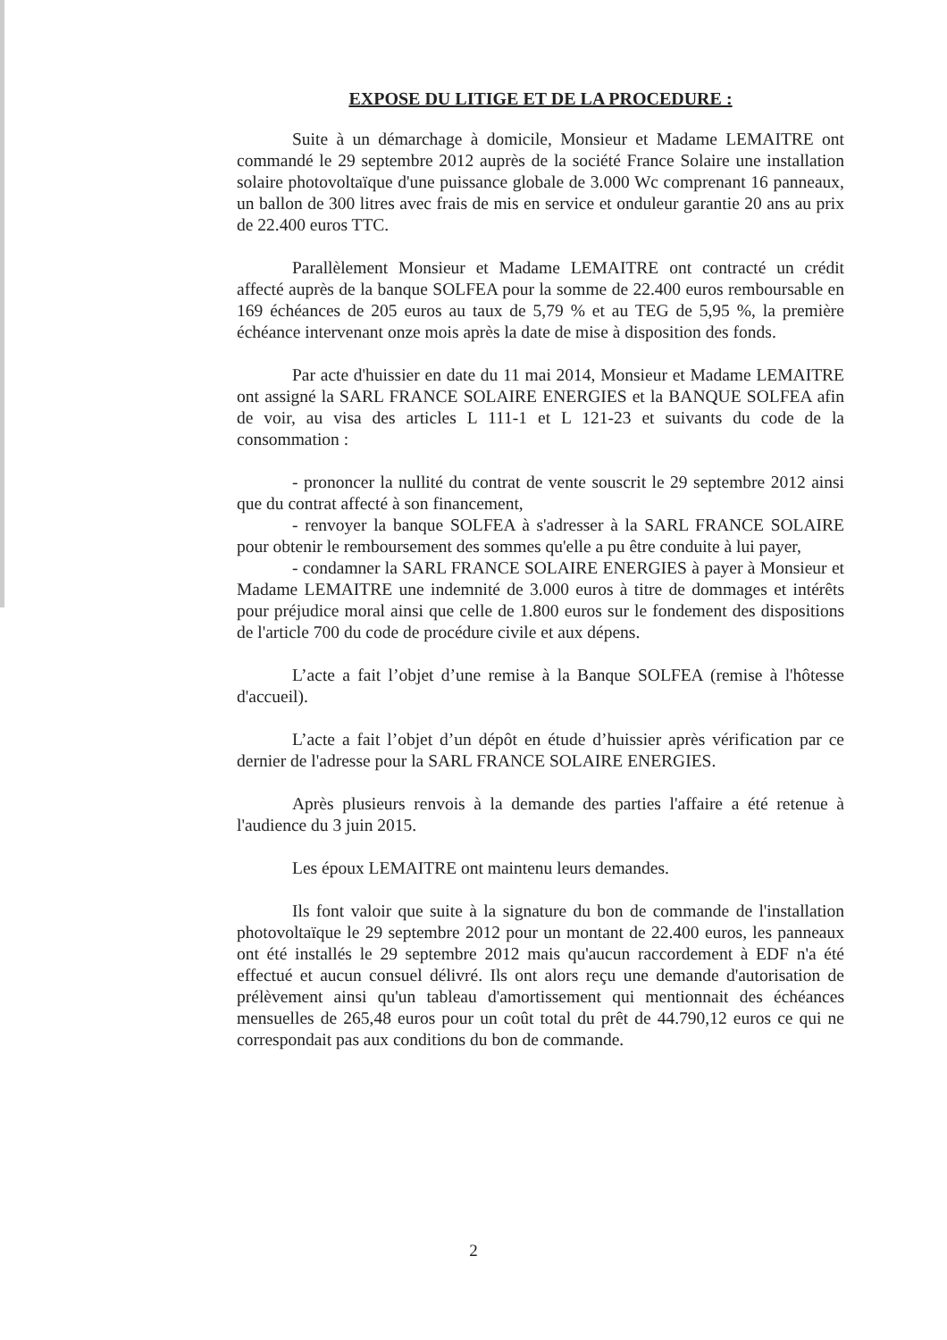EXPOSE DU LITIGE ET DE LA PROCEDURE :
Suite à un démarchage à domicile, Monsieur et Madame LEMAITRE ont commandé le 29 septembre 2012 auprès de la société France Solaire une installation solaire photovoltaïque d'une puissance globale de 3.000 Wc comprenant 16 panneaux, un ballon de 300 litres avec frais de mis en service et onduleur garantie 20 ans au prix de 22.400 euros TTC.
Parallèlement Monsieur et Madame LEMAITRE ont contracté un crédit affecté auprès de la banque SOLFEA pour la somme de 22.400 euros remboursable en 169 échéances de 205 euros au taux de 5,79 % et au TEG de 5,95 %, la première échéance intervenant onze mois après la date de mise à disposition des fonds.
Par acte d'huissier en date du 11 mai 2014, Monsieur et Madame LEMAITRE ont assigné la SARL FRANCE SOLAIRE ENERGIES et la BANQUE SOLFEA afin de voir, au visa des articles L 111-1 et L 121-23 et suivants du code de la consommation :
- prononcer la nullité du contrat de vente souscrit le 29 septembre 2012 ainsi que du contrat affecté à son financement,
- renvoyer la banque SOLFEA à s'adresser à la SARL FRANCE SOLAIRE pour obtenir le remboursement des sommes qu'elle a pu être conduite à lui payer,
- condamner la SARL FRANCE SOLAIRE ENERGIES à payer à Monsieur et Madame LEMAITRE une indemnité de 3.000 euros à titre de dommages et intérêts pour préjudice moral ainsi que celle de 1.800 euros sur le fondement des dispositions de l'article 700 du code de procédure civile et aux dépens.
L’acte a fait l’objet d’une remise à la Banque SOLFEA (remise à l'hôtesse d'accueil).
L’acte a fait l’objet d’un dépôt en étude d’huissier après vérification par ce dernier de l'adresse pour la SARL FRANCE SOLAIRE ENERGIES.
Après plusieurs renvois à la demande des parties l'affaire a été retenue à l'audience du 3 juin 2015.
Les époux LEMAITRE ont maintenu leurs demandes.
Ils font valoir que suite à la signature du bon de commande de l'installation photovoltaïque le 29 septembre 2012 pour un montant de 22.400 euros, les panneaux ont été installés le 29 septembre 2012 mais qu'aucun raccordement à EDF n'a été effectué et aucun consuel délivré. Ils ont alors reçu une demande d'autorisation de prélèvement ainsi qu'un tableau d'amortissement qui mentionnait des échéances mensuelles de 265,48 euros pour un coût total du prêt de 44.790,12 euros ce qui ne correspondait pas aux conditions du bon de commande.
2